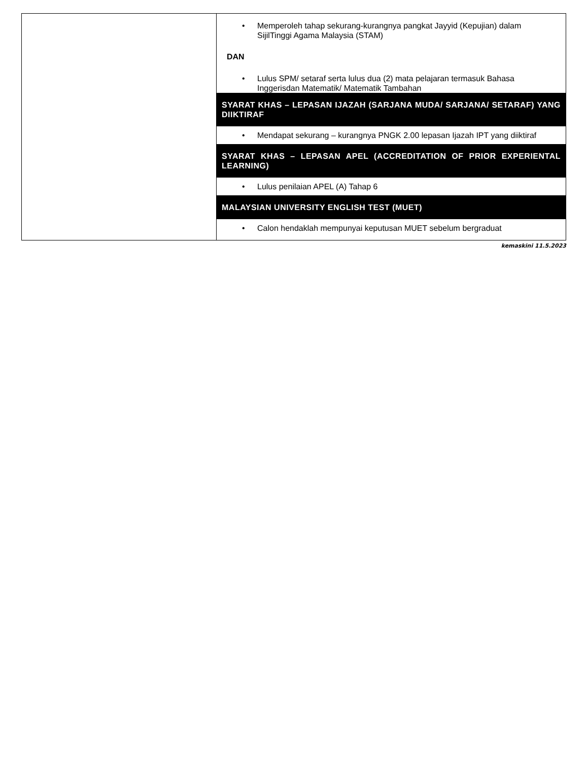| | • Memperoleh tahap sekurang-kurangnya pangkat Jayyid (Kepujian) dalam SijilTinggi Agama Malaysia (STAM) DAN • Lulus SPM/ setaraf serta lulus dua (2) mata pelajaran termasuk Bahasa Inggerisdan Matematik/ Matematik Tambahan SYARAT KHAS – LEPASAN IJAZAH (SARJANA MUDA/ SARJANA/ SETARAF) YANG DIIKTIRAF • Mendapat sekurang – kurangnya PNGK 2.00 lepasan Ijazah IPT yang diiktiraf SYARAT KHAS – LEPASAN APEL (ACCREDITATION OF PRIOR EXPERIENTAL LEARNING) • Lulus penilaian APEL (A) Tahap 6 MALAYSIAN UNIVERSITY ENGLISH TEST (MUET) • Calon hendaklah mempunyai keputusan MUET sebelum bergraduat |
kemaskini 11.5.2023